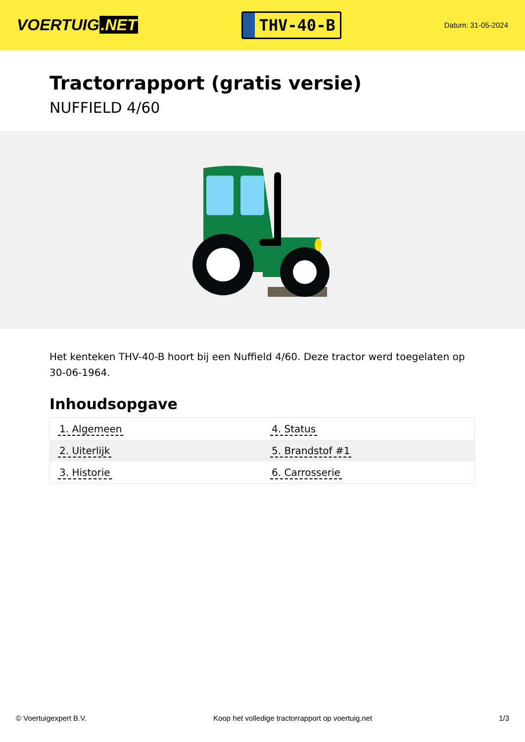VOERTUIG.NET
THV-40-B
Datum: 31-05-2024
Tractorrapport (gratis versie)
NUFFIELD 4/60
Het kenteken THV-40-B hoort bij een Nuffield 4/60. Deze tractor werd toegelaten op 30-06-1964.
Inhoudsopgave
| 1. Algemeen | 4. Status |
| 2. Uiterlijk | 5. Brandstof #1 |
| 3. Historie | 6. Carrosserie |
© Voertuigexpert B.V. Koop het volledige tractorrapport op voertuig.net
1/3